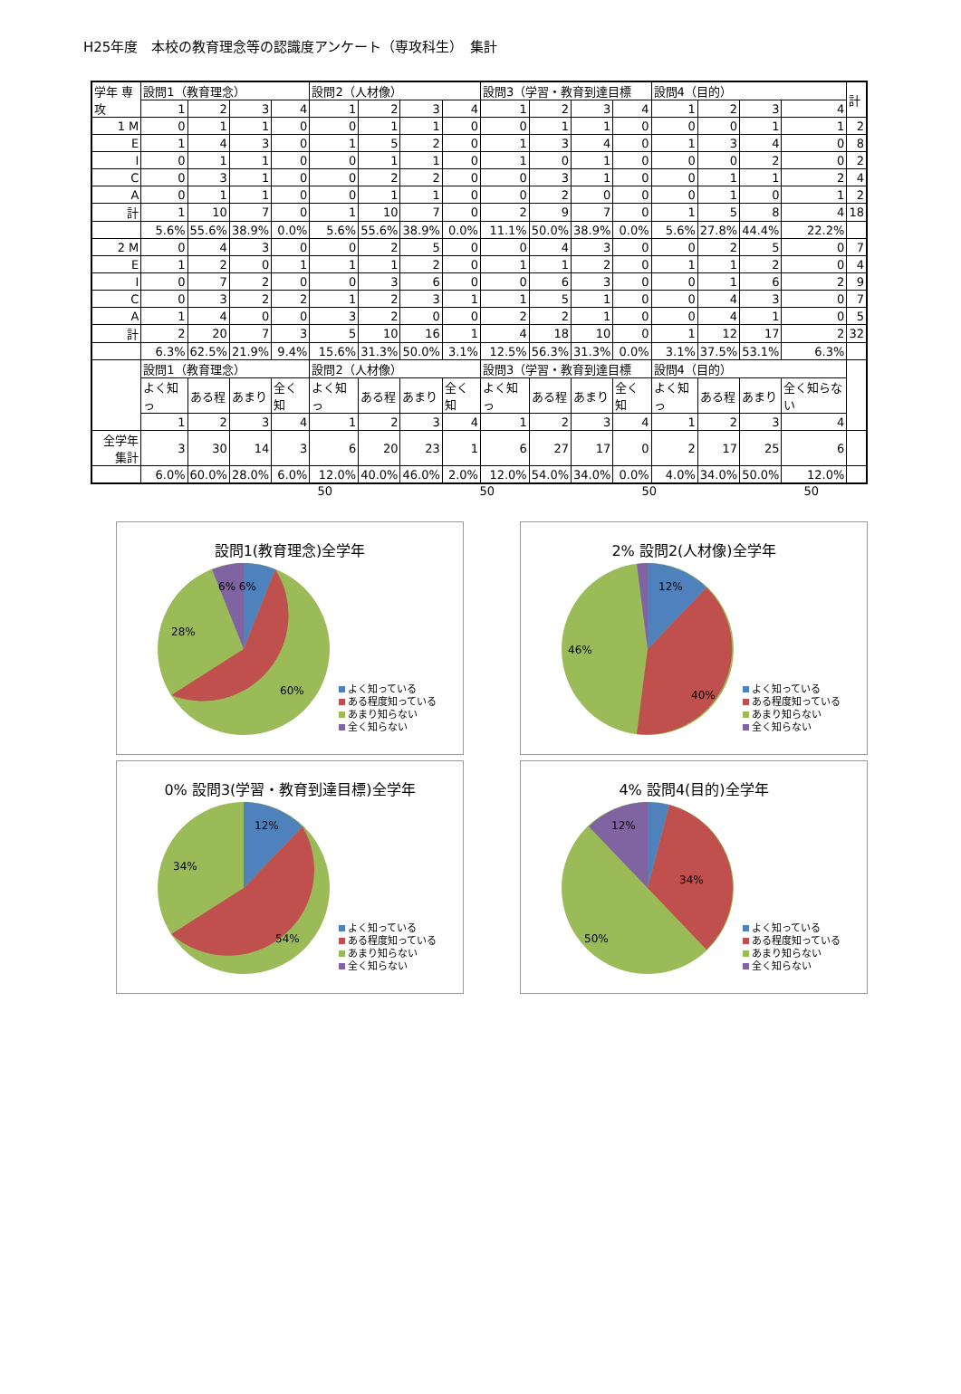H25年度　本校の教育理念等の認識度アンケート（専攻科生）　集計
| 学年 専攻 | 設問1（教育理念） | | | | 設問2（人材像） | | | | 設問3（学習・教育到達目標 | | | | 設問4（目的） | | | | 計 |
| --- | --- | --- | --- | --- | --- | --- | --- | --- | --- | --- | --- | --- | --- | --- | --- | --- | --- |
| | 1 | 2 | 3 | 4 | 1 | 2 | 3 | 4 | 1 | 2 | 3 | 4 | 1 | 2 | 3 | 4 | |
| 1 M | 0 | 1 | 1 | 0 | 0 | 1 | 1 | 0 | 0 | 1 | 1 | 0 | 0 | 0 | 1 | 1 | 2 |
| E | 1 | 4 | 3 | 0 | 1 | 5 | 2 | 0 | 1 | 3 | 4 | 0 | 1 | 3 | 4 | 0 | 8 |
| I | 0 | 1 | 1 | 0 | 0 | 1 | 1 | 0 | 1 | 0 | 1 | 0 | 0 | 0 | 2 | 0 | 2 |
| C | 0 | 3 | 1 | 0 | 0 | 2 | 2 | 0 | 0 | 3 | 1 | 0 | 0 | 1 | 1 | 2 | 4 |
| A | 0 | 1 | 1 | 0 | 0 | 1 | 1 | 0 | 0 | 2 | 0 | 0 | 0 | 1 | 0 | 1 | 2 |
| 計 | 1 | 10 | 7 | 0 | 1 | 10 | 7 | 0 | 2 | 9 | 7 | 0 | 1 | 5 | 8 | 4 | 18 |
| | 5.6% | 55.6% | 38.9% | 0.0% | 5.6% | 55.6% | 38.9% | 0.0% | 11.1% | 50.0% | 38.9% | 0.0% | 5.6% | 27.8% | 44.4% | 22.2% | |
| 2 M | 0 | 4 | 3 | 0 | 0 | 2 | 5 | 0 | 0 | 4 | 3 | 0 | 0 | 2 | 5 | 0 | 7 |
| E | 1 | 2 | 0 | 1 | 1 | 1 | 2 | 0 | 1 | 1 | 2 | 0 | 1 | 1 | 2 | 0 | 4 |
| I | 0 | 7 | 2 | 0 | 0 | 3 | 6 | 0 | 0 | 6 | 3 | 0 | 0 | 1 | 6 | 2 | 9 |
| C | 0 | 3 | 2 | 2 | 1 | 2 | 3 | 1 | 1 | 5 | 1 | 0 | 0 | 4 | 3 | 0 | 7 |
| A | 1 | 4 | 0 | 0 | 3 | 2 | 0 | 0 | 2 | 2 | 1 | 0 | 0 | 4 | 1 | 0 | 5 |
| 計 | 2 | 20 | 7 | 3 | 5 | 10 | 16 | 1 | 4 | 18 | 10 | 0 | 1 | 12 | 17 | 2 | 32 |
| | 6.3% | 62.5% | 21.9% | 9.4% | 15.6% | 31.3% | 50.0% | 3.1% | 12.5% | 56.3% | 31.3% | 0.0% | 3.1% | 37.5% | 53.1% | 6.3% | |
| | 設問1（教育理念） | | | | 設問2（人材像） | | | | 設問3（学習・教育到達目標 | | | | 設問4（目的） | | | | |
| | よく知っ | ある程 | あまり | 全く知 | よく知っ | ある程 | あまり | 全く知 | よく知っ | ある程 | あまり | 全く知 | よく知っ | ある程 | あまり | 全く知らない | |
| | 1 | 2 | 3 | 4 | 1 | 2 | 3 | 4 | 1 | 2 | 3 | 4 | 1 | 2 | 3 | 4 | |
| 全学年集計 | 3 | 30 | 14 | 3 | 6 | 20 | 23 | 1 | 6 | 27 | 17 | 0 | 2 | 17 | 25 | 6 | |
| | 6.0% | 60.0% | 28.0% | 6.0% | 12.0% | 40.0% | 46.0% | 2.0% | 12.0% | 54.0% | 34.0% | 0.0% | 4.0% | 34.0% | 50.0% | 12.0% | |
50 50 50 50
設問1(教育理念)全学年
6% 6%
28%
60%
よく知っている
ある程度知っている
あまり知らない
全く知らない
2% 設問2(人材像)全学年
12%
46%
40%
よく知っている
ある程度知っている
あまり知らない
全く知らない
0% 設問3(学習・教育到達目標)全学年
12%
34%
54%
よく知っている
ある程度知っている
あまり知らない
全く知らない
4% 設問4(目的)全学年
12%
34%
50%
よく知っている
ある程度知っている
あまり知らない
全く知らない